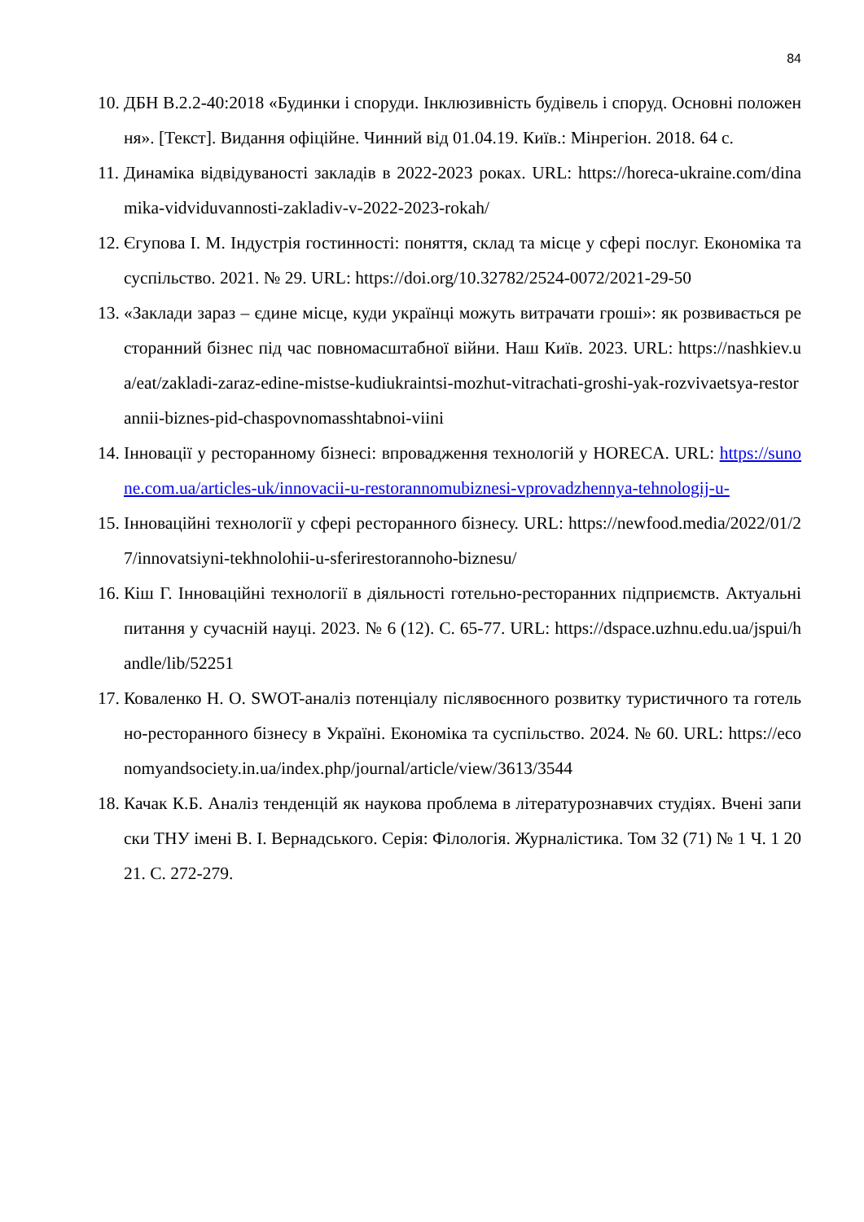84
10.
ДБН В.2.2-40:2018 «Будинки і споруди. Інклюзивність будівель і споруд. Основні положення». [Текст]. Видання офіційне. Чинний від 01.04.19. Київ.: Мінрегіон. 2018. 64 с.
11.
Динаміка відвідуваності закладів в 2022-2023 роках. URL: https://horeca-ukraine.com/dinamika-vidviduvannosti-zakladiv-v-2022-2023-rokah/
12.
Єгупова І. М. Індустрія гостинності: поняття, склад та місце у сфері послуг. Економіка та суспільство. 2021. № 29. URL: https://doi.org/10.32782/2524-0072/2021-29-50
13.
«Заклади зараз – єдине місце, куди українці можуть витрачати гроші»: як розвивається ресторанний бізнес під час повномасштабної війни. Наш Київ. 2023. URL: https://nashkiev.ua/eat/zakladi-zaraz-edine-mistse-kudiukraintsi-mozhut-vitrachati-groshi-yak-rozvivaetsya-restorannii-biznes-pid-chaspovnomasshtabnoi-viini
14.
Інновації у ресторанному бізнесі: впровадження технологій у HORECA. URL: https://sunone.com.ua/articles-uk/innovacii-u-restorannomubiznesi-vprovadzhennya-tehnologij-u-
15.
Інноваційні технології у сфері ресторанного бізнесу. URL: https://newfood.media/2022/01/27/innovatsiyni-tekhnolohii-u-sferirestorannoho-biznesu/
16.
Кіш Г. Інноваційні технології в діяльності готельно-ресторанних підприємств. Актуальні питання у сучасній науці. 2023. № 6 (12). С. 65-77. URL: https://dspace.uzhnu.edu.ua/jspui/handle/lib/52251
17.
Коваленко Н. О. SWOT-аналіз потенціалу післявоєнного розвитку туристичного та готельно-ресторанного бізнесу в Україні. Економіка та суспільство. 2024. № 60. URL: https://economyandsociety.in.ua/index.php/journal/article/view/3613/3544
18.
Качак К.Б. Аналіз тенденцій як наукова проблема в літературознавчих студіях. Вчені записки ТНУ імені В. І. Вернадського. Серія: Філологія. Журналістика. Том 32 (71) № 1 Ч. 1 2021. С. 272-279.